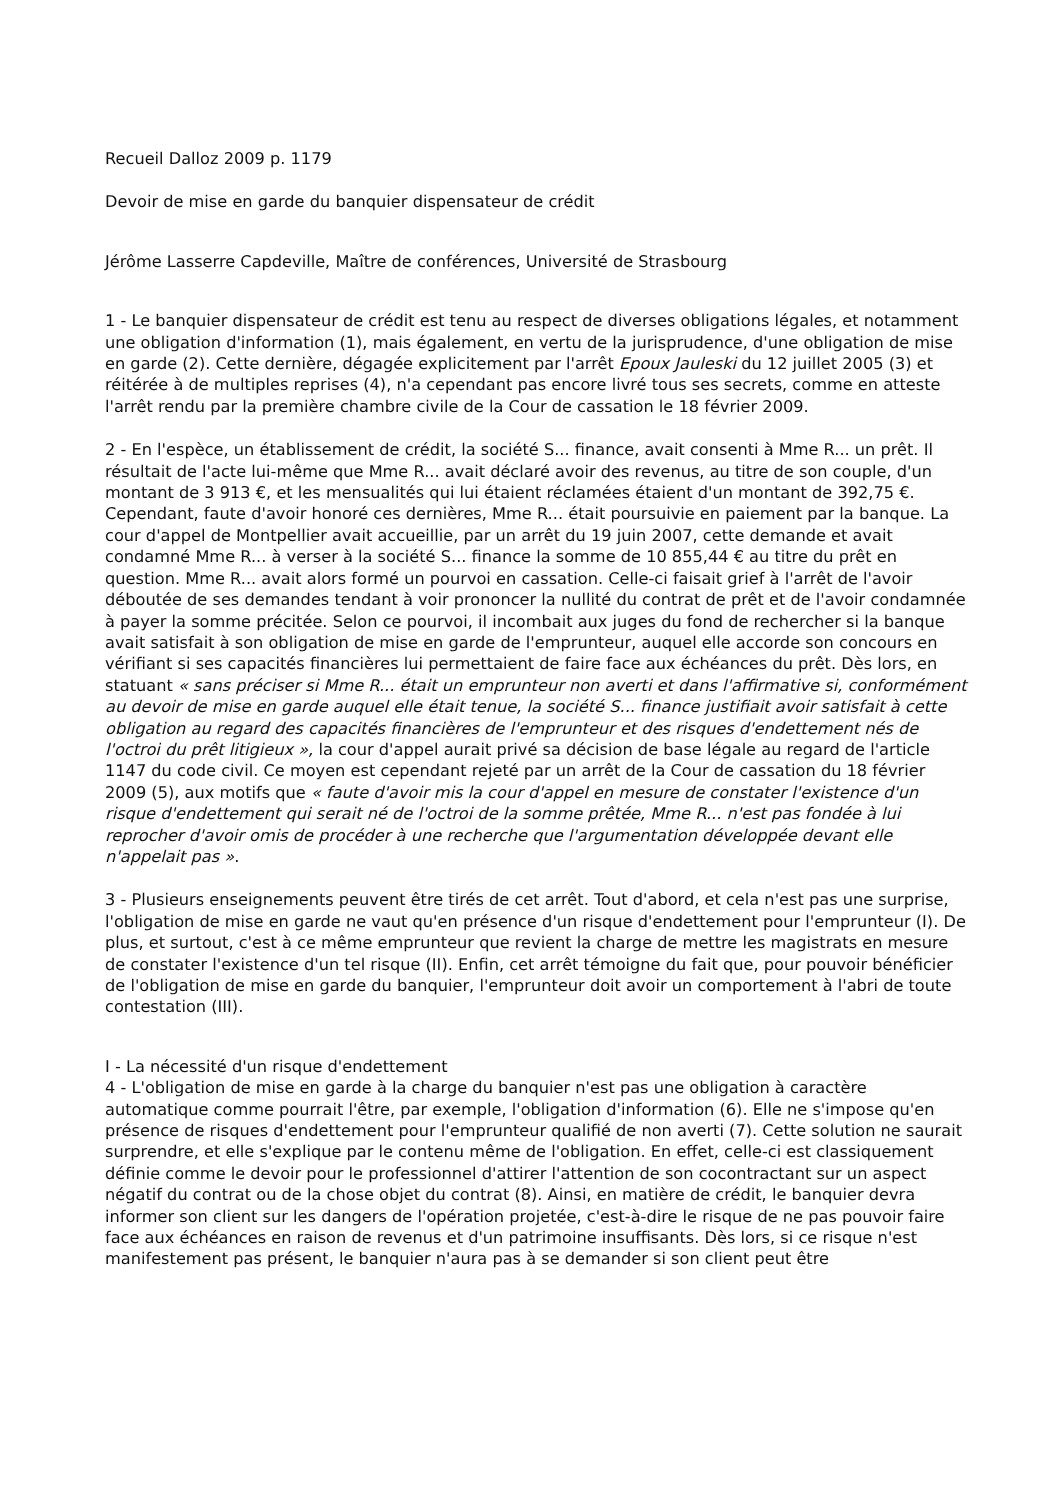Recueil Dalloz 2009 p. 1179
Devoir de mise en garde du banquier dispensateur de crédit
Jérôme Lasserre Capdeville, Maître de conférences, Université de Strasbourg
1 - Le banquier dispensateur de crédit est tenu au respect de diverses obligations légales, et notamment une obligation d'information (1), mais également, en vertu de la jurisprudence, d'une obligation de mise en garde (2). Cette dernière, dégagée explicitement par l'arrêt Epoux Jauleski du 12 juillet 2005 (3) et réitérée à de multiples reprises (4), n'a cependant pas encore livré tous ses secrets, comme en atteste l'arrêt rendu par la première chambre civile de la Cour de cassation le 18 février 2009.
2 - En l'espèce, un établissement de crédit, la société S... finance, avait consenti à Mme R... un prêt. Il résultait de l'acte lui-même que Mme R... avait déclaré avoir des revenus, au titre de son couple, d'un montant de 3 913 €, et les mensualités qui lui étaient réclamées étaient d'un montant de 392,75 €. Cependant, faute d'avoir honoré ces dernières, Mme R... était poursuivie en paiement par la banque. La cour d'appel de Montpellier avait accueillie, par un arrêt du 19 juin 2007, cette demande et avait condamné Mme R... à verser à la société S... finance la somme de 10 855,44 € au titre du prêt en question. Mme R... avait alors formé un pourvoi en cassation. Celle-ci faisait grief à l'arrêt de l'avoir déboutée de ses demandes tendant à voir prononcer la nullité du contrat de prêt et de l'avoir condamnée à payer la somme précitée. Selon ce pourvoi, il incombait aux juges du fond de rechercher si la banque avait satisfait à son obligation de mise en garde de l'emprunteur, auquel elle accorde son concours en vérifiant si ses capacités financières lui permettaient de faire face aux échéances du prêt. Dès lors, en statuant « sans préciser si Mme R... était un emprunteur non averti et dans l'affirmative si, conformément au devoir de mise en garde auquel elle était tenue, la société S... finance justifiait avoir satisfait à cette obligation au regard des capacités financières de l'emprunteur et des risques d'endettement nés de l'octroi du prêt litigieux », la cour d'appel aurait privé sa décision de base légale au regard de l'article 1147 du code civil. Ce moyen est cependant rejeté par un arrêt de la Cour de cassation du 18 février 2009 (5), aux motifs que « faute d'avoir mis la cour d'appel en mesure de constater l'existence d'un risque d'endettement qui serait né de l'octroi de la somme prêtée, Mme R... n'est pas fondée à lui reprocher d'avoir omis de procéder à une recherche que l'argumentation développée devant elle n'appelait pas ».
3 - Plusieurs enseignements peuvent être tirés de cet arrêt. Tout d'abord, et cela n'est pas une surprise, l'obligation de mise en garde ne vaut qu'en présence d'un risque d'endettement pour l'emprunteur (I). De plus, et surtout, c'est à ce même emprunteur que revient la charge de mettre les magistrats en mesure de constater l'existence d'un tel risque (II). Enfin, cet arrêt témoigne du fait que, pour pouvoir bénéficier de l'obligation de mise en garde du banquier, l'emprunteur doit avoir un comportement à l'abri de toute contestation (III).
I - La nécessité d'un risque d'endettement
4 - L'obligation de mise en garde à la charge du banquier n'est pas une obligation à caractère automatique comme pourrait l'être, par exemple, l'obligation d'information (6). Elle ne s'impose qu'en présence de risques d'endettement pour l'emprunteur qualifié de non averti (7). Cette solution ne saurait surprendre, et elle s'explique par le contenu même de l'obligation. En effet, celle-ci est classiquement définie comme le devoir pour le professionnel d'attirer l'attention de son cocontractant sur un aspect négatif du contrat ou de la chose objet du contrat (8). Ainsi, en matière de crédit, le banquier devra informer son client sur les dangers de l'opération projetée, c'est-à-dire le risque de ne pas pouvoir faire face aux échéances en raison de revenus et d'un patrimoine insuffisants. Dès lors, si ce risque n'est manifestement pas présent, le banquier n'aura pas à se demander si son client peut être